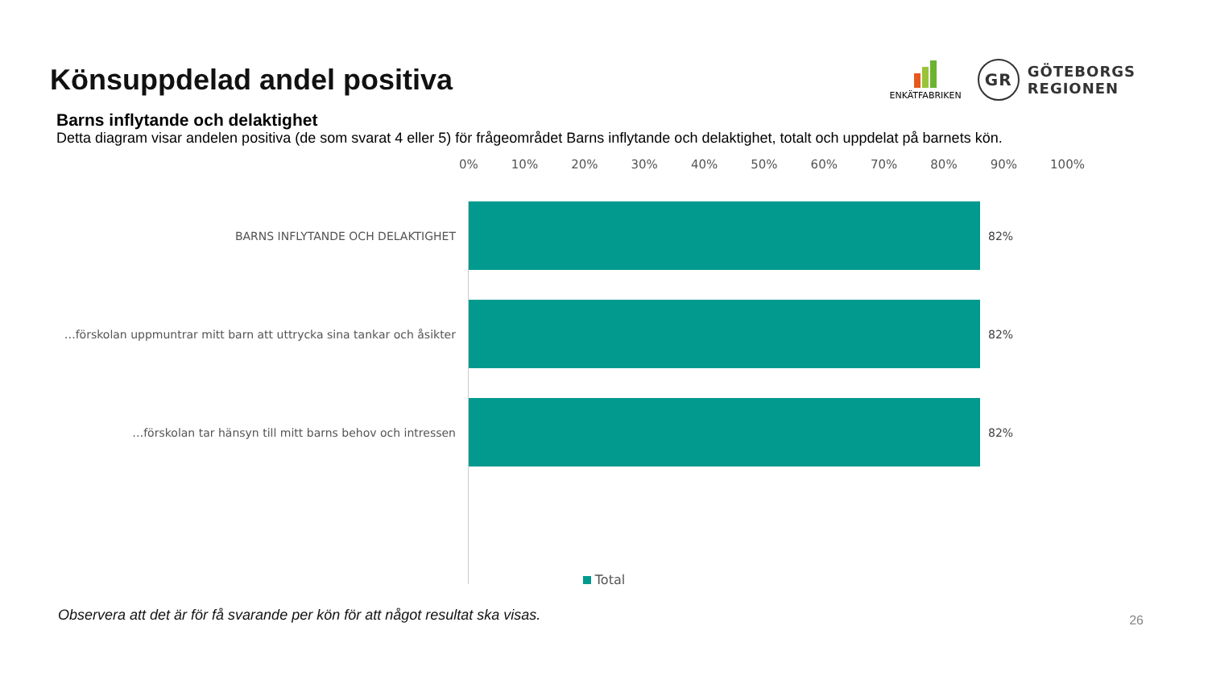Könsuppdelad andel positiva
ENKÄTFABRIKEN
GR
GÖTEBORGS
REGIONEN
Barns inflytande och delaktighet
Detta diagram visar andelen positiva (de som svarat 4 eller 5) för frågeområdet Barns inflytande och delaktighet, totalt och uppdelat på barnets kön.
0% 10% 20% 30% 40% 50% 60% 70% 80% 90% 100%
BARNS INFLYTANDE OCH DELAKTIGHET 82%
…förskolan uppmuntrar mitt barn att uttrycka sina tankar och åsikter
82%
…förskolan tar hänsyn till mitt barns behov och intressen 82%
Total
Observera att det är för få svarande per kön för att något resultat ska visas.
26